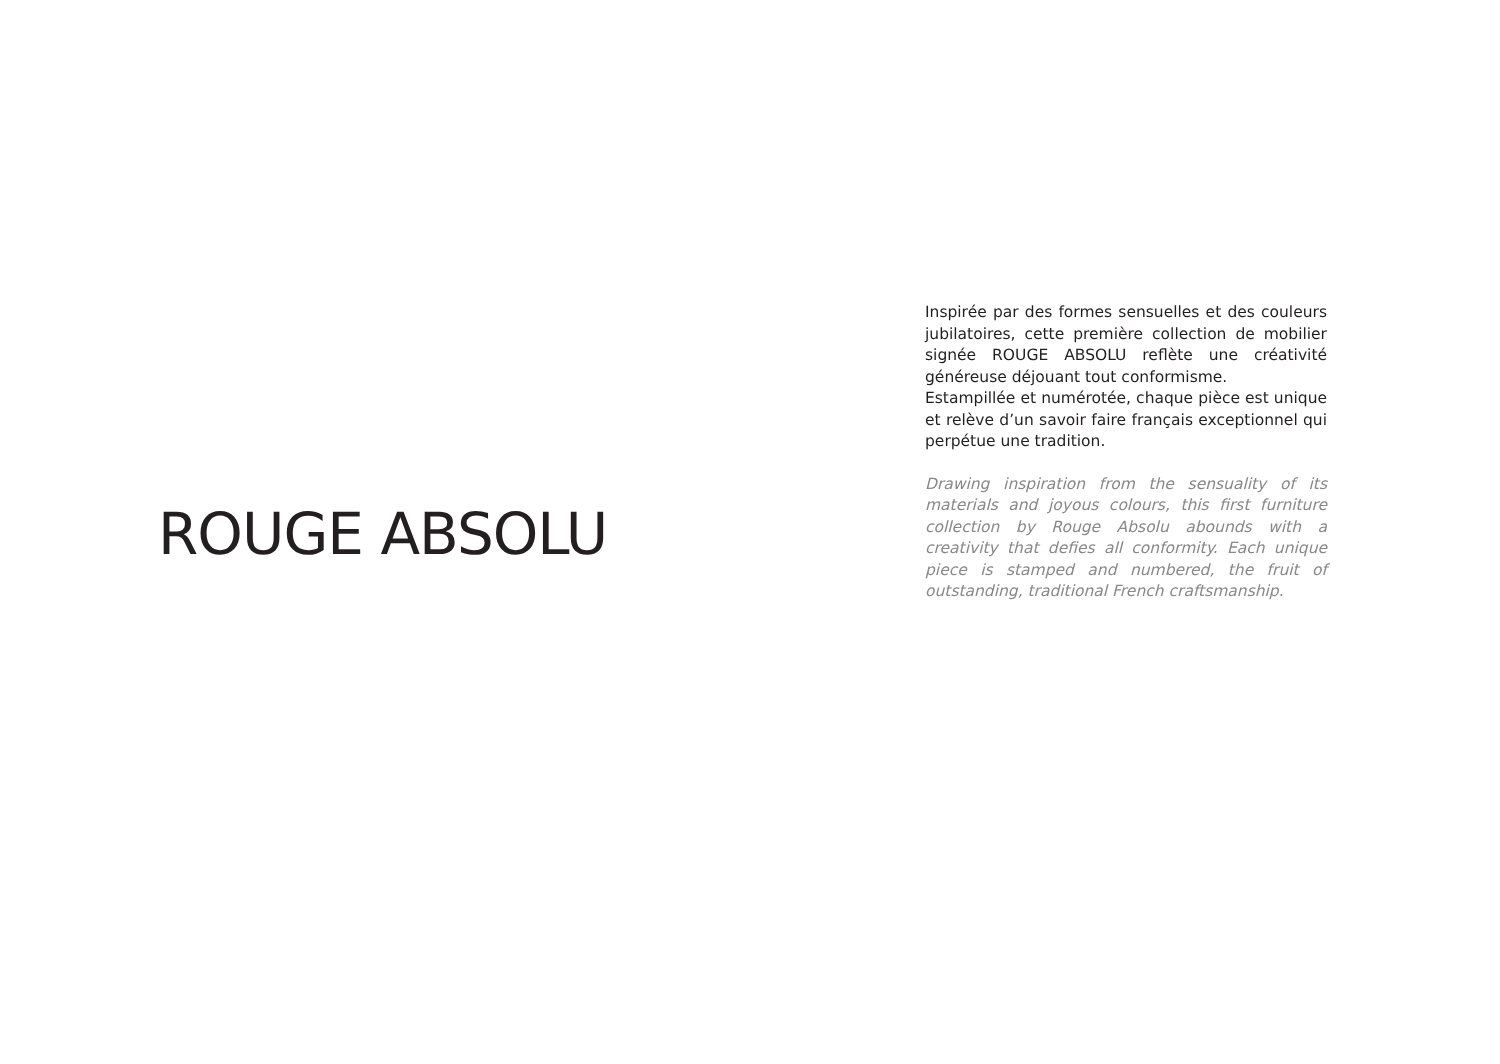ROUGE ABSOLU
Inspirée par des formes sensuelles et des couleurs jubilatoires, cette première collection de mobilier signée ROUGE ABSOLU reflète une créativité généreuse déjouant tout conformisme.
Estampillée et numérotée, chaque pièce est unique et relève d’un savoir faire français exceptionnel qui perpétue une tradition.
Drawing inspiration from the sensuality of its materials and joyous colours, this first furniture collection by Rouge Absolu abounds with a creativity that defies all conformity. Each unique piece is stamped and numbered, the fruit of outstanding, traditional French craftsmanship.